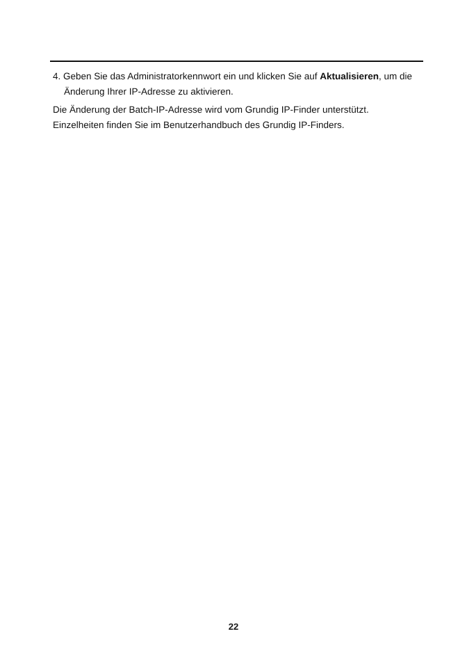4. Geben Sie das Administratorkennwort ein und klicken Sie auf Aktualisieren, um die Änderung Ihrer IP-Adresse zu aktivieren.
Die Änderung der Batch-IP-Adresse wird vom Grundig IP-Finder unterstützt. Einzelheiten finden Sie im Benutzerhandbuch des Grundig IP-Finders.
22